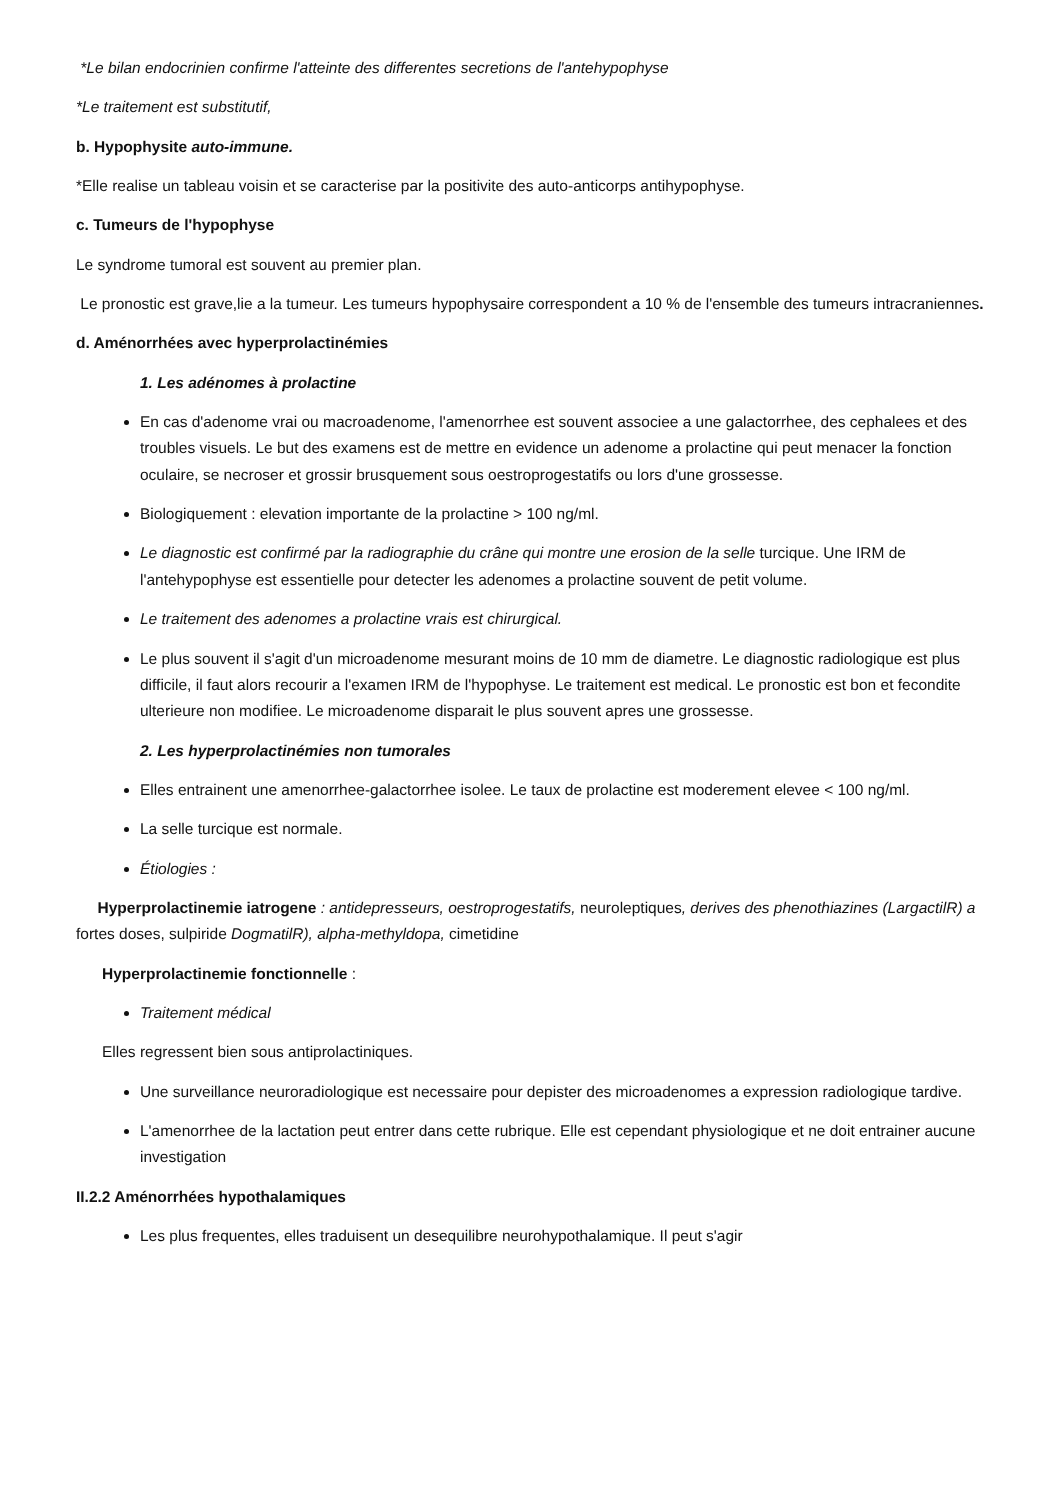*Le bilan endocrinien confirme l'atteinte des differentes secretions de l'antehypophyse
*Le traitement est substitutif,
b. Hypophysite auto-immune.
*Elle realise un tableau voisin et se caracterise par la positivite des auto-anticorps antihypophyse.
c. Tumeurs de l'hypophyse
Le syndrome tumoral est souvent au premier plan.
Le pronostic est grave,lie a la tumeur. Les tumeurs hypophysaire correspondent a 10 % de l'ensemble des tumeurs intracraniennes.
d. Aménorrhées avec hyperprolactinémies
1. Les adénomes à prolactine
En cas d'adenome vrai ou macroadenome, l'amenorrhee est souvent associee a une galactorrhee, des cephalees et des troubles visuels. Le but des examens est de mettre en evidence un adenome a prolactine qui peut menacer la fonction oculaire, se necroser et grossir brusquement sous oestroprogestatifs ou lors d'une grossesse.
Biologiquement : elevation importante de la prolactine > 100 ng/ml.
Le diagnostic est confirmé par la radiographie du crâne qui montre une erosion de la selle turcique. Une IRM de l'antehypophyse est essentielle pour detecter les adenomes a prolactine souvent de petit volume.
Le traitement des adenomes a prolactine vrais est chirurgical.
Le plus souvent il s'agit d'un microadenome mesurant moins de 10 mm de diametre. Le diagnostic radiologique est plus difficile, il faut alors recourir a l'examen IRM de l'hypophyse. Le traitement est medical. Le pronostic est bon et fecondite ulterieure non modifiee. Le microadenome disparait le plus souvent apres une grossesse.
2. Les hyperprolactinémies non tumorales
Elles entrainent une amenorrhee-galactorrhee isolee. Le taux de prolactine est moderement elevee < 100 ng/ml.
La selle turcique est normale.
Étiologies :
Hyperprolactinemie iatrogene : antidepresseurs, oestroprogestatifs, neuroleptiques, derives des phenothiazines (LargactilR) a fortes doses, sulpiride DogmatilR), alpha-methyldopa, cimetidine
Hyperprolactinemie fonctionnelle :
Traitement médical
Elles regressent bien sous antiprolactiniques.
Une surveillance neuroradiologique est necessaire pour depister des microadenomes a expression radiologique tardive.
L'amenorrhee de la lactation peut entrer dans cette rubrique. Elle est cependant physiologique et ne doit entrainer aucune investigation
II.2.2 Aménorrhées hypothalamiques
Les plus frequentes, elles traduisent un desequilibre neurohypothalamique. Il peut s'agir